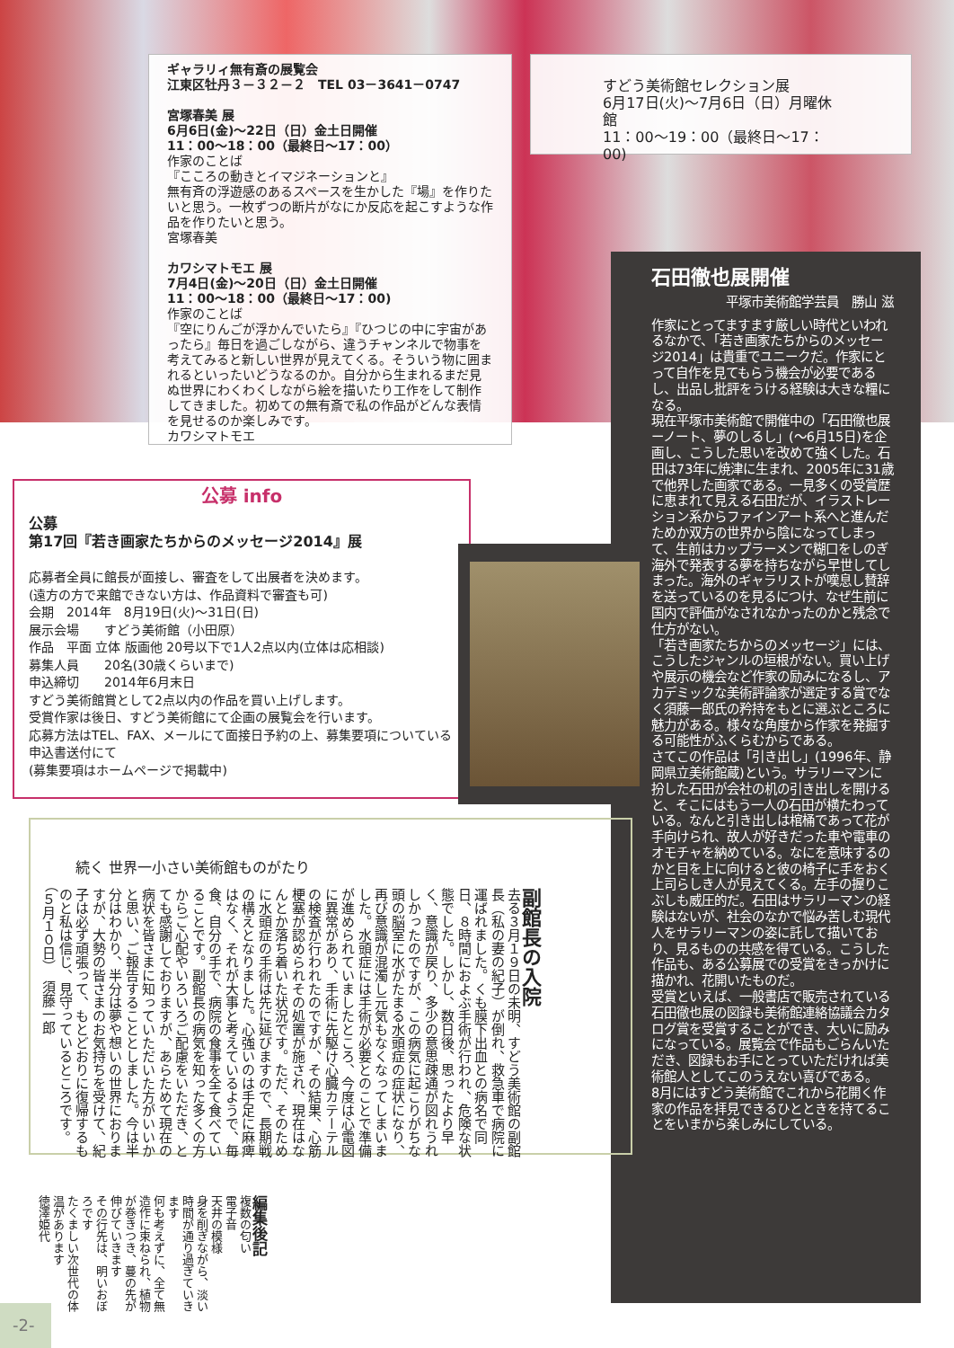ギャラリィ無有斎の展覧会
江東区牡丹３－３２－２　TEL 03－3641－0747
宮塚春美 展
6月6日(金)〜22日（日）金土日開催
11：00〜18：00（最終日〜17：00）
作家のことば
『こころの動きとイマジネーションと』
無有斉の浮遊感のあるスペースを生かした『場』を作りたいと思う。一枚ずつの断片がなにか反応を起こすような作品を作りたいと思う。
宮塚春美
カワシマトモエ 展
7月4日(金)〜20日（日）金土日開催
11：00〜18：00（最終日〜17：00)
作家のことば
『空にりんごが浮かんでいたら』『ひつじの中に宇宙があったら』毎日を過ごしながら、違うチャンネルで物事を考えてみると新しい世界が見えてくる。そういう物に囲まれるといったいどうなるのか。自分から生まれるまだ見ぬ世界にわくわくしながら絵を描いたり工作をして制作してきました。初めての無有斎で私の作品がどんな表情を見せるのか楽しみです。
カワシマトモエ
すどう美術館セレクション展
6月17日(火)〜7月6日（日）月曜休館
11：00〜19：00（最終日〜17：00)
公募 info
公募
第17回『若き画家たちからのメッセージ2014』展
応募者全員に館長が面接し、審査をして出展者を決めます。
(遠方の方で来館できない方は、作品資料で審査も可)
会期　2014年　8月19日(火)〜31日(日)
展示会場　　すどう美術館（小田原）
作品　平面 立体 版画他 20号以下で1人2点以内(立体は応相談)
募集人員　　20名(30歳くらいまで)
申込締切　　2014年6月末日
すどう美術館賞として2点以内の作品を買い上げします。
受賞作家は後日、すどう美術館にて企画の展覧会を行います。
応募方法はTEL、FAX、メールにて面接日予約の上、募集要項についている申込書送付にて
(募集要項はホームページで掲載中)
石田徹也展開催
平塚市美術館学芸員　勝山 滋
作家にとってますます厳しい時代といわれるなかで、「若き画家たちからのメッセージ2014」は貴重でユニークだ。作家にとって自作を見てもらう機会が必要であるし、出品し批評をうける経験は大きな糧になる。
現在平塚市美術館で開催中の「石田徹也展ーノート、夢のしるし」(〜6月15日)を企画し、こうした思いを改めて強くした。石田は73年に焼津に生まれ、2005年に31歳で他界した画家である。一見多くの受賞歴に恵まれて見える石田だが、イラストレーション系からファインアート系へと進んだためか双方の世界から陰になってしまって、生前はカップラーメンで糊口をしのぎ海外で発表する夢を持ちながら早世してしまった。海外のギャラリストが嘆息し賛辞を送っているのを見るにつけ、なぜ生前に国内で評価がなされなかったのかと残念で仕方がない。
「若き画家たちからのメッセージ」には、こうしたジャンルの垣根がない。買い上げや展示の機会など作家の励みになるし、アカデミックな美術評論家が選定する賞でなく須藤一郎氏の矜持をもとに選ぶところに魅力がある。様々な角度から作家を発掘する可能性がふくらむからである。
さてこの作品は「引き出し」(1996年、静岡県立美術館蔵)という。サラリーマンに扮した石田が会社の机の引き出しを開けると、そこにはもう一人の石田が横たわっている。なんと引き出しは棺桶であって花が手向けられ、故人が好きだった車や電車のオモチャを納めている。なにを意味するのかと目を上に向けると彼の椅子に手をおく上司らしき人が見えてくる。左手の握りこぶしも威圧的だ。石田はサラリーマンの経験はないが、社会のなかで悩み苦しむ現代人をサラリーマンの姿に託して描いており、見るものの共感を得ている。こうした作品も、ある公募展での受賞をきっかけに描かれ、花開いたものだ。
受賞といえば、一般書店で販売されている石田徹也展の図録も美術館連絡協議会カタログ賞を受賞することができ、大いに励みになっている。展覧会で作品もごらんいただき、図録もお手にとっていただければ美術館人としてこのうえない喜びである。
8月にはすどう美術館でこれから花開く作家の作品を拝見できるひとときを持てることをいまから楽しみにしている。
続く 世界一小さい美術館ものがたり
副館長の入院
去る３月１９日の未明、すどう美術館の副館長（私の妻の紀子）が倒れ、救急車で病院に運ばれました。くも膜下出血との病名で同日、８時間におよぶ手術が行われ、危険な状態でした。しかし、数日後、思ったより早く、意識が戻り、多少の意思疎通が図れうれしかったのですが、この病気に起こりがちな頭の脳室に水がたまる水頭症の症状になり、再び意識が混濁し元気もなくなってしまいました。水頭症には手術が必要とのことで準備が進められていましたところ、今度は心電図に異常があり、手術に先駆け心臓カテーテルの検査が行われたのですが、その結果、心筋梗塞が認められその処置が施され、現在はなんとか落ち着いた状況です。ただ、そのために水頭症の手術は先に延びますので、長期戦の構えとなりました。心強いのは手足に麻痺はなく、それが大事と考えているようで、毎食、自分の手で、病院の食事を全て食べていることです。副館長の病気を知った多くの方からご心配やいろいろご配慮をいただき、とても感謝しておりますが、あらためて現在の病状を皆さまに知っていただいた方がいいかと思い、ご報告することとしました。今は半分はわかり、半分は夢や想いの世界におりますが、大勢の皆さまのお気持ちを受けて、紀子は必ず頑張って、もとどおりに復帰するものと私は信じ、見守っているところです。（５月１０日）　須藤一郎
編集後記
複数の匂い
電子音
天井の模様
身を削ぎながら、淡い時間が通り過ぎていきます
何も考えずに、全て無造作に束ねられ、植物が巻きつき、蔓の先が伸びていきます
その行先は、明いおぼろです
たくましい次世代の体温があります
徳澤姫代
-2-